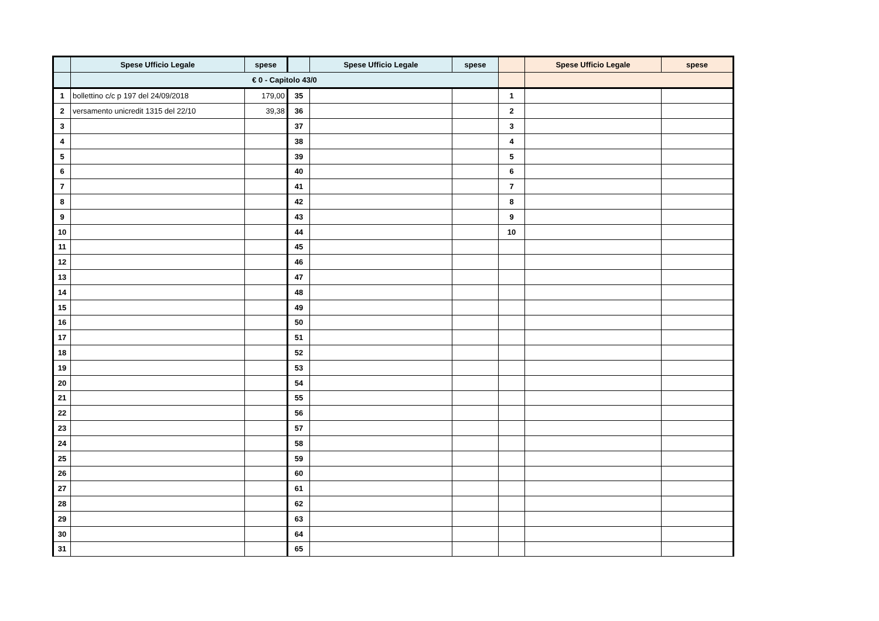| | Spese Ufficio Legale | spese | | Spese Ufficio Legale | spese | | Spese Ufficio Legale | spese |
| --- | --- | --- | --- | --- | --- | --- | --- | --- |
| | € 0 - Capitolo 43/0 | | | | | | | |
| 1 | bollettino c/c p 197 del 24/09/2018 | 179,00 | 35 | | | 1 | | |
| 2 | versamento unicredit 1315 del 22/10 | 39,38 | 36 | | | 2 | | |
| 3 | | | 37 | | | 3 | | |
| 4 | | | 38 | | | 4 | | |
| 5 | | | 39 | | | 5 | | |
| 6 | | | 40 | | | 6 | | |
| 7 | | | 41 | | | 7 | | |
| 8 | | | 42 | | | 8 | | |
| 9 | | | 43 | | | 9 | | |
| 10 | | | 44 | | | 10 | | |
| 11 | | | 45 | | | | | |
| 12 | | | 46 | | | | | |
| 13 | | | 47 | | | | | |
| 14 | | | 48 | | | | | |
| 15 | | | 49 | | | | | |
| 16 | | | 50 | | | | | |
| 17 | | | 51 | | | | | |
| 18 | | | 52 | | | | | |
| 19 | | | 53 | | | | | |
| 20 | | | 54 | | | | | |
| 21 | | | 55 | | | | | |
| 22 | | | 56 | | | | | |
| 23 | | | 57 | | | | | |
| 24 | | | 58 | | | | | |
| 25 | | | 59 | | | | | |
| 26 | | | 60 | | | | | |
| 27 | | | 61 | | | | | |
| 28 | | | 62 | | | | | |
| 29 | | | 63 | | | | | |
| 30 | | | 64 | | | | | |
| 31 | | | 65 | | | | | |